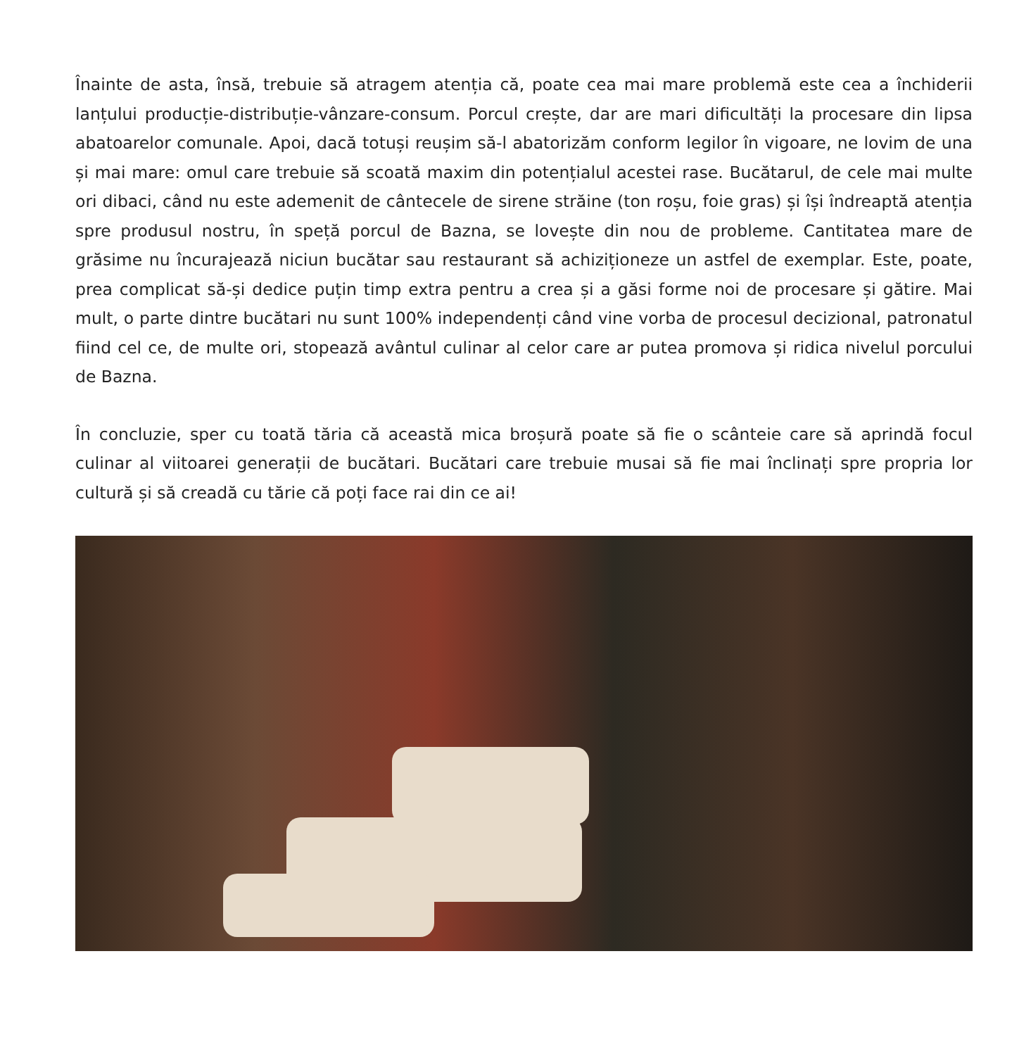Înainte de asta, însă, trebuie să atragem atenția că, poate cea mai mare problemă este cea a închiderii lanțului producție-distribuție-vânzare-consum. Porcul crește, dar are mari dificultăți la procesare din lipsa abatoarelor comunale. Apoi, dacă totuși reușim să-l abatorizăm conform legilor în vigoare, ne lovim de una și mai mare: omul care trebuie să scoată maxim din potențialul acestei rase. Bucătarul, de cele mai multe ori dibaci, când nu este ademenit de cântecele de sirene străine (ton roșu, foie gras) și își îndreaptă atenția spre produsul nostru, în speță porcul de Bazna, se lovește din nou de probleme. Cantitatea mare de grăsime nu încurajează niciun bucătar sau restaurant să achiziționeze un astfel de exemplar. Este, poate, prea complicat să-și dedice puțin timp extra pentru a crea și a găsi forme noi de procesare și gătire. Mai mult, o parte dintre bucătari nu sunt 100% independenți când vine vorba de procesul decizional, patronatul fiind cel ce, de multe ori, stopează avântul culinar al celor care ar putea promova și ridica nivelul porcului de Bazna.
În concluzie, sper cu toată tăria că această mica broșură poate să fie o scânteie care să aprindă focul culinar al viitoarei generații de bucătari. Bucătari care trebuie musai să fie mai înclinați spre propria lor cultură și să creadă cu tărie că poți face rai din ce ai!